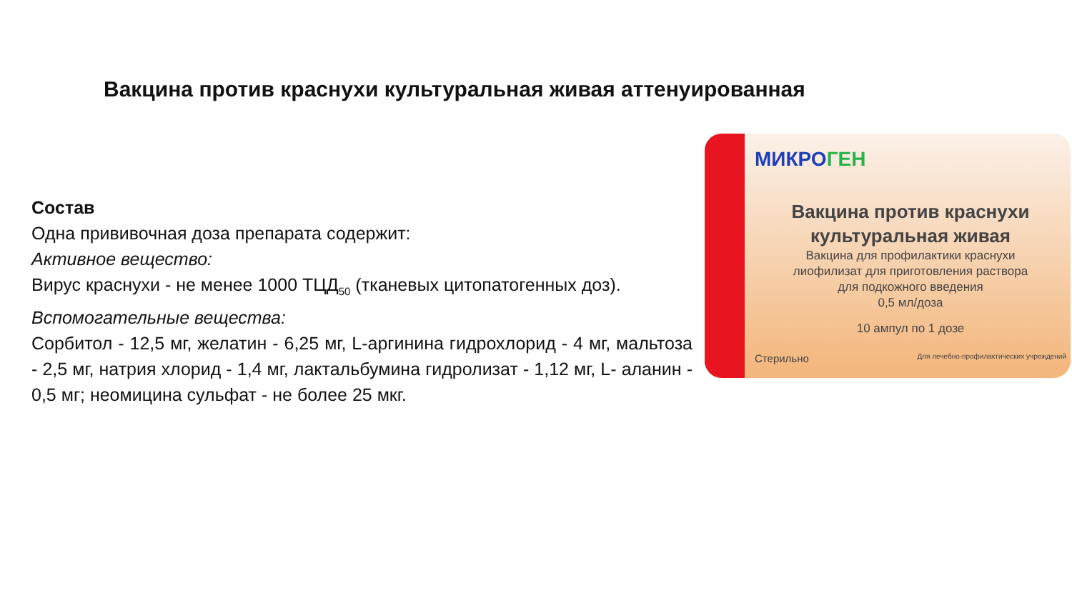Вакцина против краснухи культуральная живая аттенуированная
Состав
Одна прививочная доза препарата содержит:
Активное вещество:
Вирус краснухи - не менее 1000 ТЦД<sub>50</sub> (тканевых цитопатогенных доз).
Вспомогательные вещества:
Сорбитол - 12,5 мг, желатин - 6,25 мг, L-аргинина гидрохлорид - 4 мг, мальтоза - 2,5 мг, натрия хлорид - 1,4 мг, лактальбумина гидролизат - 1,12 мг, L- аланин - 0,5 мг; неомицина сульфат - не более 25 мкг.
МИКРОГЕН
Вакцина против краснухи
культуральная живая
Вакцина для профилактики краснухи
лиофилизат для приготовления раствора
для подкожного введения
0,5 мл/доза
10 ампул по 1 дозе
Стерильно Для лечебно-профилактических учреждений